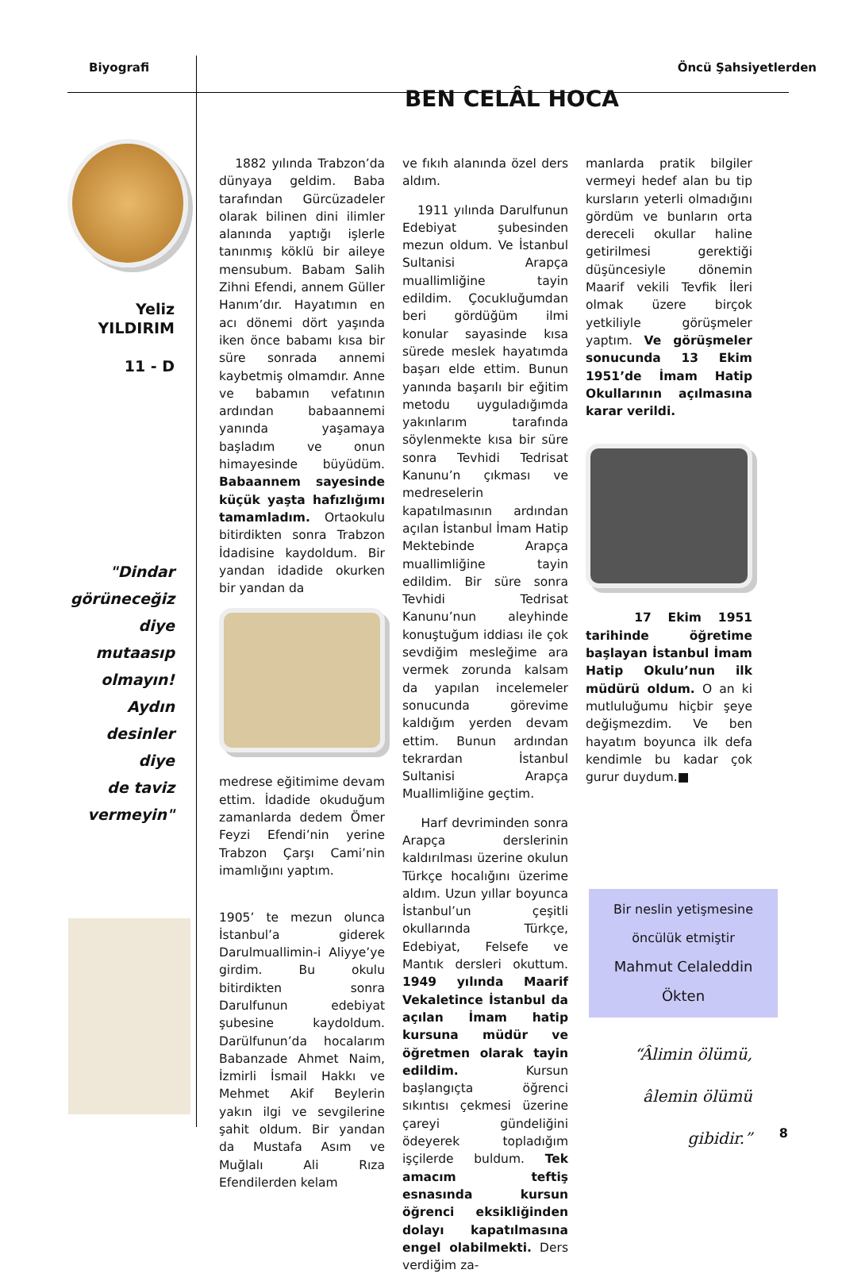Biyografi Öncü Şahsiyetlerden
Yeliz
YILDIRIM
11 - D
"Dindar
görüneceğiz
diye
mutaasıp
olmayın!
Aydın
desinler diye
de taviz
vermeyin"
BEN CELÂL HOCA
1882 yılında Trabzon’da dünyaya geldim. Baba tarafından Gürcüzadeler olarak bilinen dini ilimler alanında yaptığı işlerle tanınmış köklü bir aileye mensubum. Babam Salih Zihni Efendi, annem Güller Hanım’dır. Hayatımın en acı dönemi dört yaşında iken önce babamı kısa bir süre sonrada annemi kaybetmiş olmamdır. Anne ve babamın vefatının ardından babaannemi yanında yaşamaya başladım ve onun himayesinde büyüdüm. Babaannem sayesinde küçük yaşta hafızlığımı tamamladım. Ortaokulu bitirdikten sonra Trabzon İdadisine kaydoldum. Bir yandan idadide okurken bir yandan da
medrese eğitimime devam ettim. İdadide okuduğum zamanlarda dedem Ömer Feyzi Efendi’nin yerine Trabzon Çarşı Cami’nin imamlığını yaptım.
1905’ te mezun olunca İstanbul’a giderek Darulmuallimin-i Aliyye’ye girdim. Bu okulu bitirdikten sonra Darulfunun edebiyat şubesine kaydoldum. Darülfunun’da hocalarım Babanzade Ahmet Naim, İzmirli İsmail Hakkı ve Mehmet Akif Beylerin yakın ilgi ve sevgilerine şahit oldum. Bir yandan da Mustafa Asım ve Muğlalı Ali Rıza Efendilerden kelam
ve fıkıh alanında özel ders aldım.
1911 yılında Darulfunun Edebiyat şubesinden mezun oldum. Ve İstanbul Sultanisi Arapça muallimliğine tayin edildim. Çocukluğumdan beri gördüğüm ilmi konular sayasinde kısa sürede meslek hayatımda başarı elde ettim. Bunun yanında başarılı bir eğitim metodu uyguladığımda yakınlarım tarafında söylenmekte kısa bir süre sonra Tevhidi Tedrisat Kanunu’n çıkması ve medreselerin kapatılmasının ardından açılan İstanbul İmam Hatip Mektebinde Arapça muallimliğine tayin edildim. Bir süre sonra Tevhidi Tedrisat Kanunu’nun aleyhinde konuştuğum iddiası ile çok sevdiğim mesleğime ara vermek zorunda kalsam da yapılan incelemeler sonucunda görevime kaldığım yerden devam ettim. Bunun ardından tekrardan İstanbul Sultanisi Arapça Muallimliğine geçtim.
Harf devriminden sonra Arapça derslerinin kaldırılması üzerine okulun Türkçe hocalığını üzerime aldım. Uzun yıllar boyunca İstanbul’un çeşitli okullarında Türkçe, Edebiyat, Felsefe ve Mantık dersleri okuttum. 1949 yılında Maarif Vekaletince İstanbul da açılan İmam hatip kursuna müdür ve öğretmen olarak tayin edildim. Kursun başlangıçta öğrenci sıkıntısı çekmesi üzerine çareyi gündeliğini ödeyerek topladığım işçilerde buldum. Tek amacım teftiş esnasında kursun öğrenci eksikliğinden dolayı kapatılmasına engel olabilmekti. Ders verdiğim za-
manlarda pratik bilgiler vermeyi hedef alan bu tip kursların yeterli olmadığını gördüm ve bunların orta dereceli okullar haline getirilmesi gerektiği düşüncesiyle dönemin Maarif vekili Tevfik İleri olmak üzere birçok yetkiliyle görüşmeler yaptım. Ve görüşmeler sonucunda 13 Ekim 1951’de İmam Hatip Okullarının açılmasına karar verildi.
17 Ekim 1951 tarihinde öğretime başlayan İstanbul İmam Hatip Okulu’nun ilk müdürü oldum. O an ki mutluluğumu hiçbir şeye değişmezdim. Ve ben hayatım boyunca ilk defa kendimle bu kadar çok gurur duydum.■
Bir neslin yetişmesine
öncülük etmiştir
Mahmut Celaleddin Ökten
“Âlimin ölümü,
âlemin ölümü
gibidir.”
8